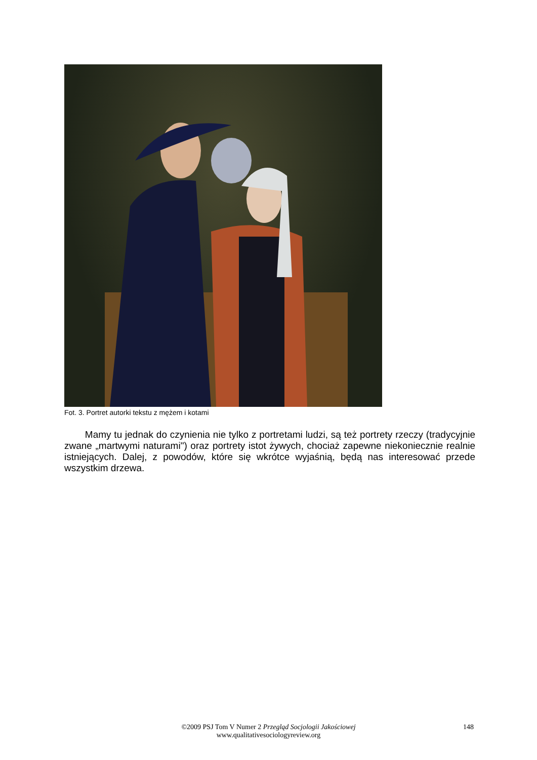Fot. 3. Portret autorki tekstu z mężem i kotami
Mamy tu jednak do czynienia nie tylko z portretami ludzi, są też portrety rzeczy (tradycyjnie zwane „martwymi naturami") oraz portrety istot żywych, chociaż zapewne niekoniecznie realnie istniejących. Dalej, z powodów, które się wkrótce wyjaśnią, będą nas interesować przede wszystkim drzewa.
©2009 PSJ Tom V Numer 2 Przegląd Socjologii Jakościowej
www.qualitativesociologyreview.org
148